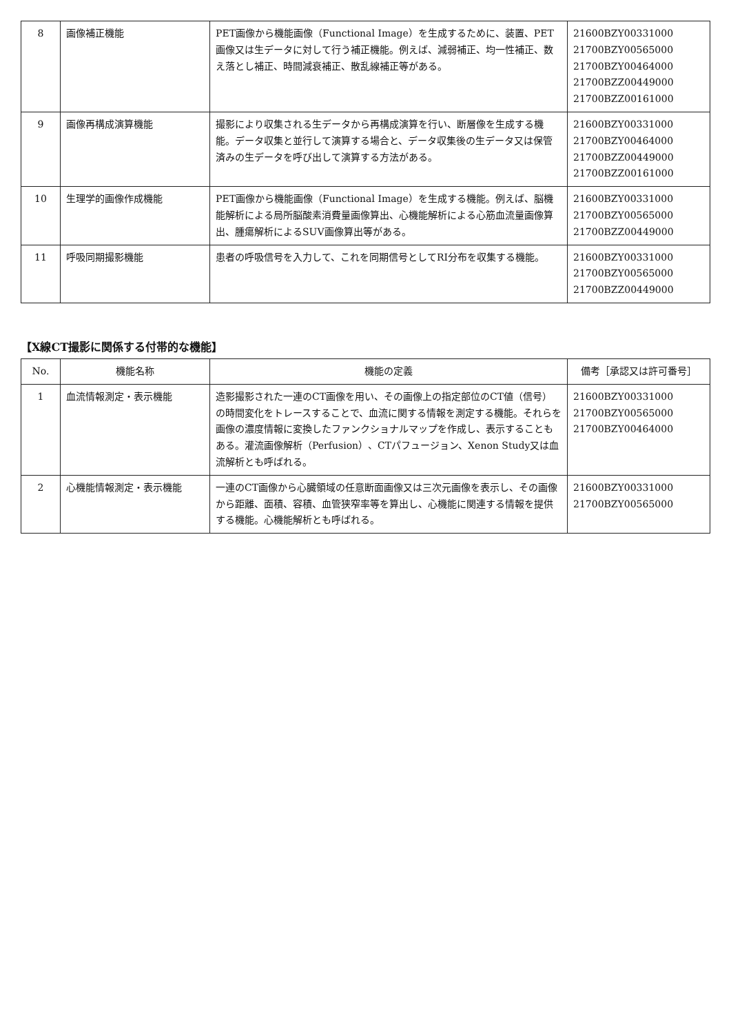| 8 | 画像補正機能 | PET画像から機能画像（Functional Image）を生成するために、装置、PET画像又は生データに対して行う補正機能。例えば、減弱補正、均一性補正、数え落とし補正、時間減衰補正、散乱線補正等がある。 | 21600BZY00331000 21700BZY00565000 21700BZY00464000 21700BZZ00449000 21700BZZ00161000 |
| 9 | 画像再構成演算機能 | 撮影により収集される生データから再構成演算を行い、断層像を生成する機能。データ収集と並行して演算する場合と、データ収集後の生データ又は保管済みの生データを呼び出して演算する方法がある。 | 21600BZY00331000 21700BZY00464000 21700BZZ00449000 21700BZZ00161000 |
| 10 | 生理学的画像作成機能 | PET画像から機能画像（Functional Image）を生成する機能。例えば、脳機能解析による局所脳酸素消費量画像算出、心機能解析による心筋血流量画像算出、腫瘍解析によるSUV画像算出等がある。 | 21600BZY00331000 21700BZY00565000 21700BZZ00449000 |
| 11 | 呼吸同期撮影機能 | 患者の呼吸信号を入力して、これを同期信号としてRI分布を収集する機能。 | 21600BZY00331000 21700BZY00565000 21700BZZ00449000 |
【X線CT撮影に関係する付帯的な機能】
| No. | 機能名称 | 機能の定義 | 備考［承認又は許可番号］ |
| --- | --- | --- | --- |
| 1 | 血流情報測定・表示機能 | 造影撮影された一連のCT画像を用い、その画像上の指定部位のCT値（信号）の時間変化をトレースすることで、血流に関する情報を測定する機能。それらを画像の濃度情報に変換したファンクショナルマップを作成し、表示することもある。灌流画像解析（Perfusion）、CTパフュージョン、Xenon Study又は血流解析とも呼ばれる。 | 21600BZY00331000 21700BZY00565000 21700BZY00464000 |
| 2 | 心機能情報測定・表示機能 | 一連のCT画像から心臓領域の任意断面画像又は三次元画像を表示し、その画像から距離、面積、容積、血管狭窄率等を算出し、心機能に関連する情報を提供する機能。心機能解析とも呼ばれる。 | 21600BZY00331000 21700BZY00565000 |